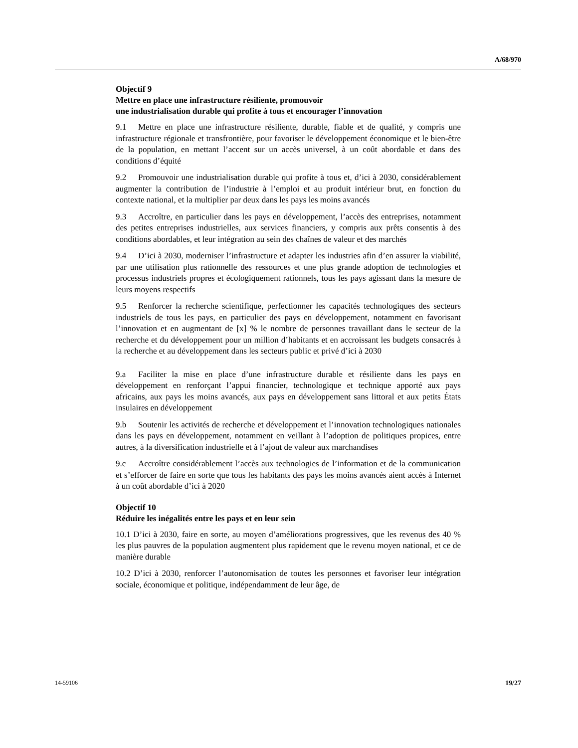A/68/970
Objectif 9
Mettre en place une infrastructure résiliente, promouvoir
une industrialisation durable qui profite à tous et encourager l’innovation
9.1 Mettre en place une infrastructure résiliente, durable, fiable et de qualité, y compris une infrastructure régionale et transfrontière, pour favoriser le développement économique et le bien-être de la population, en mettant l’accent sur un accès universel, à un coût abordable et dans des conditions d’équité
9.2 Promouvoir une industrialisation durable qui profite à tous et, d’ici à 2030, considérablement augmenter la contribution de l’industrie à l’emploi et au produit intérieur brut, en fonction du contexte national, et la multiplier par deux dans les pays les moins avancés
9.3 Accroître, en particulier dans les pays en développement, l’accès des entreprises, notamment des petites entreprises industrielles, aux services financiers, y compris aux prêts consentis à des conditions abordables, et leur intégration au sein des chaînes de valeur et des marchés
9.4 D’ici à 2030, moderniser l’infrastructure et adapter les industries afin d’en assurer la viabilité, par une utilisation plus rationnelle des ressources et une plus grande adoption de technologies et processus industriels propres et écologiquement rationnels, tous les pays agissant dans la mesure de leurs moyens respectifs
9.5 Renforcer la recherche scientifique, perfectionner les capacités technologiques des secteurs industriels de tous les pays, en particulier des pays en développement, notamment en favorisant l’innovation et en augmentant de [x] % le nombre de personnes travaillant dans le secteur de la recherche et du développement pour un million d’habitants et en accroissant les budgets consacrés à la recherche et au développement dans les secteurs public et privé d’ici à 2030
9.a Faciliter la mise en place d’une infrastructure durable et résiliente dans les pays en développement en renforçant l’appui financier, technologique et technique apporté aux pays africains, aux pays les moins avancés, aux pays en développement sans littoral et aux petits États insulaires en développement
9.b Soutenir les activités de recherche et développement et l’innovation technologiques nationales dans les pays en développement, notamment en veillant à l’adoption de politiques propices, entre autres, à la diversification industrielle et à l’ajout de valeur aux marchandises
9.c Accroître considérablement l’accès aux technologies de l’information et de la communication et s’efforcer de faire en sorte que tous les habitants des pays les moins avancés aient accès à Internet à un coût abordable d’ici à 2020
Objectif 10
Réduire les inégalités entre les pays et en leur sein
10.1 D’ici à 2030, faire en sorte, au moyen d’améliorations progressives, que les revenus des 40 % les plus pauvres de la population augmentent plus rapidement que le revenu moyen national, et ce de manière durable
10.2 D’ici à 2030, renforcer l’autonomisation de toutes les personnes et favoriser leur intégration sociale, économique et politique, indépendamment de leur âge, de
14-59106 19/27